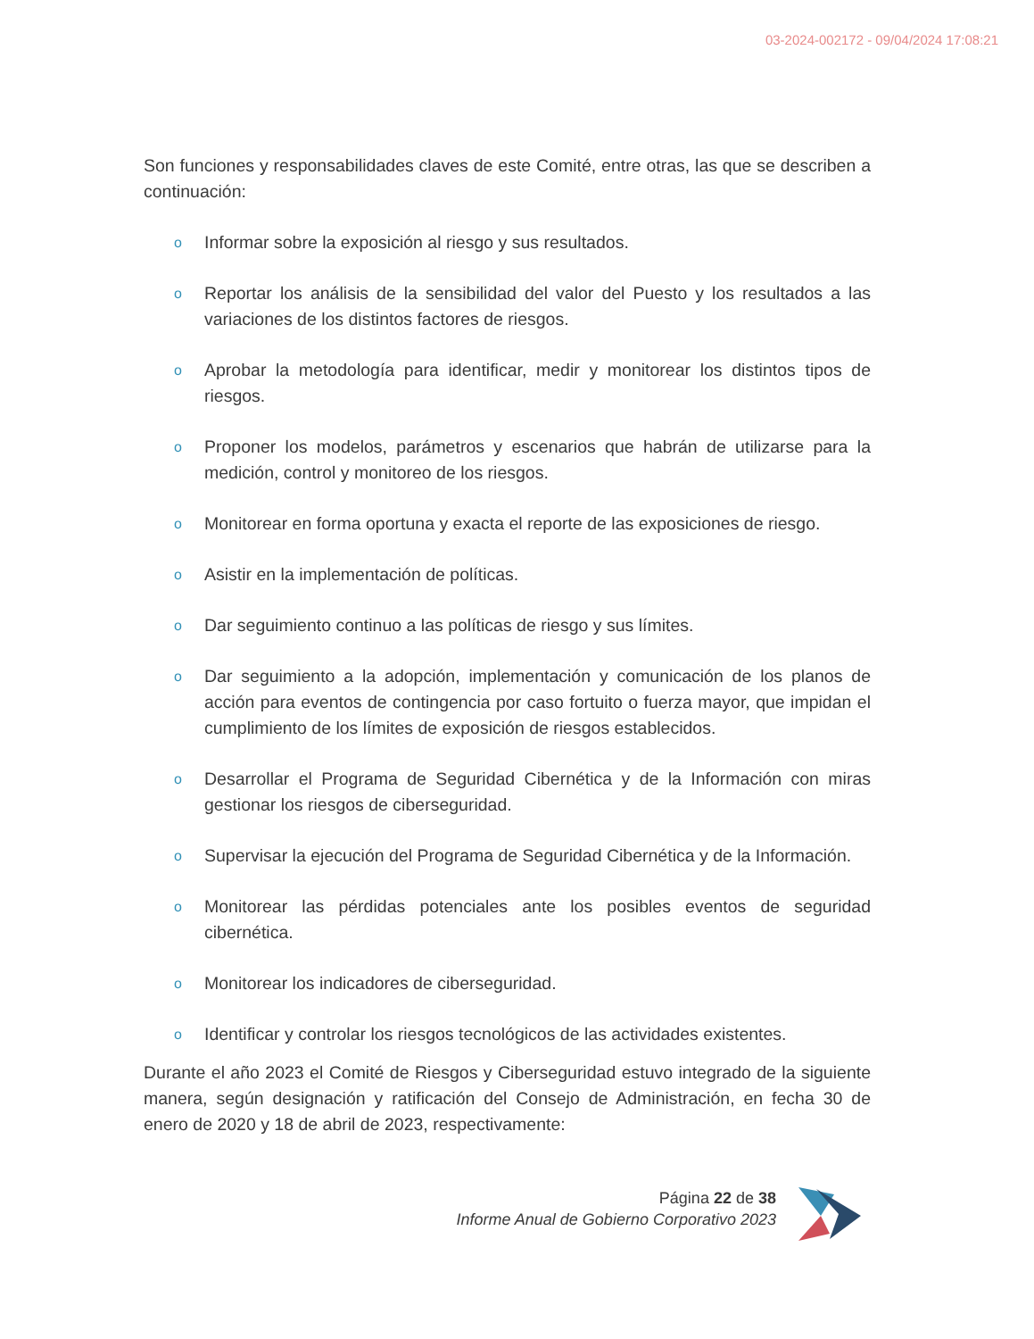03-2024-002172 - 09/04/2024 17:08:21
Son funciones y responsabilidades claves de este Comité, entre otras, las que se describen a continuación:
o Informar sobre la exposición al riesgo y sus resultados.
o Reportar los análisis de la sensibilidad del valor del Puesto y los resultados a las variaciones de los distintos factores de riesgos.
o Aprobar la metodología para identificar, medir y monitorear los distintos tipos de riesgos.
o Proponer los modelos, parámetros y escenarios que habrán de utilizarse para la medición, control y monitoreo de los riesgos.
o Monitorear en forma oportuna y exacta el reporte de las exposiciones de riesgo.
o Asistir en la implementación de políticas.
o Dar seguimiento continuo a las políticas de riesgo y sus límites.
o Dar seguimiento a la adopción, implementación y comunicación de los planos de acción para eventos de contingencia por caso fortuito o fuerza mayor, que impidan el cumplimiento de los límites de exposición de riesgos establecidos.
o Desarrollar el Programa de Seguridad Cibernética y de la Información con miras gestionar los riesgos de ciberseguridad.
o Supervisar la ejecución del Programa de Seguridad Cibernética y de la Información.
o Monitorear las pérdidas potenciales ante los posibles eventos de seguridad cibernética.
o Monitorear los indicadores de ciberseguridad.
o Identificar y controlar los riesgos tecnológicos de las actividades existentes.
Durante el año 2023 el Comité de Riesgos y Ciberseguridad estuvo integrado de la siguiente manera, según designación y ratificación del Consejo de Administración, en fecha 30 de enero de 2020 y 18 de abril de 2023, respectivamente:
Página 22 de 38
Informe Anual de Gobierno Corporativo 2023